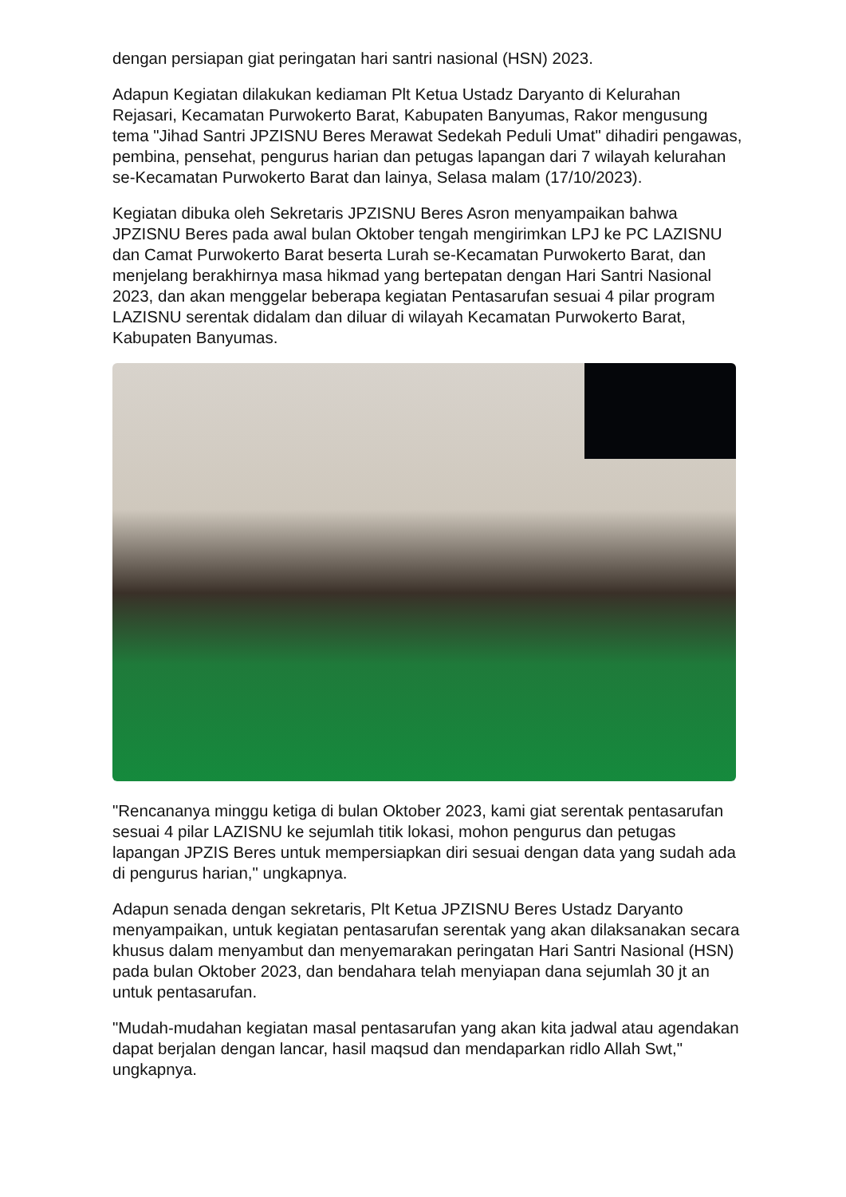dengan persiapan giat peringatan hari santri nasional (HSN) 2023.
Adapun Kegiatan dilakukan kediaman Plt Ketua Ustadz Daryanto di Kelurahan Rejasari, Kecamatan Purwokerto Barat, Kabupaten Banyumas, Rakor mengusung tema "Jihad Santri JPZISNU Beres Merawat Sedekah Peduli Umat" dihadiri pengawas, pembina, pensehat, pengurus harian dan petugas lapangan dari 7 wilayah kelurahan se-Kecamatan Purwokerto Barat dan lainya, Selasa malam (17/10/2023).
Kegiatan dibuka oleh Sekretaris JPZISNU Beres Asron menyampaikan bahwa JPZISNU Beres pada awal bulan Oktober tengah mengirimkan LPJ ke PC LAZISNU dan Camat Purwokerto Barat beserta Lurah se-Kecamatan Purwokerto Barat, dan menjelang berakhirnya masa hikmad yang bertepatan dengan Hari Santri Nasional 2023, dan akan menggelar beberapa kegiatan Pentasarufan sesuai 4 pilar program LAZISNU serentak didalam dan diluar di wilayah Kecamatan Purwokerto Barat, Kabupaten Banyumas.
"Rencananya minggu ketiga di bulan Oktober 2023, kami giat serentak pentasarufan sesuai 4 pilar LAZISNU ke sejumlah titik lokasi, mohon pengurus dan petugas lapangan JPZIS Beres untuk mempersiapkan diri sesuai dengan data yang sudah ada di pengurus harian," ungkapnya.
Adapun senada dengan sekretaris, Plt Ketua JPZISNU Beres Ustadz Daryanto menyampaikan, untuk kegiatan pentasarufan serentak yang akan dilaksanakan secara khusus dalam menyambut dan menyemarakan peringatan Hari Santri Nasional (HSN) pada bulan Oktober 2023, dan bendahara telah menyiapan dana sejumlah 30 jt an untuk pentasarufan.
"Mudah-mudahan kegiatan masal pentasarufan yang akan kita jadwal atau agendakan dapat berjalan dengan lancar, hasil maqsud dan mendaparkan ridlo Allah Swt," ungkapnya.